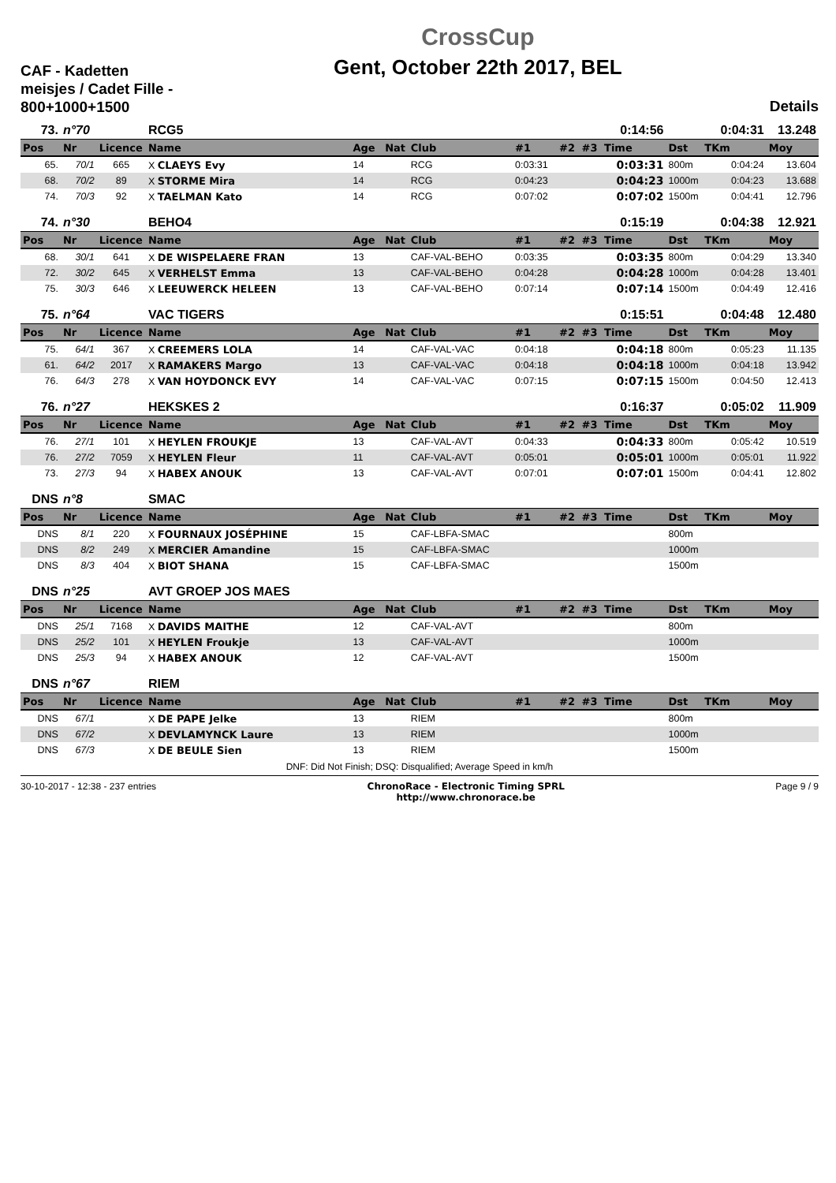CAF - Kadetten meisjes / Cadet Fille - 800+1000+1500
CrossCup
Gent, October 22th 2017, BEL
Details
| 73. | n°70 | | RCG5 | | | | | | | 0:14:56 | | 0:04:31 | 13.248 |
| Pos | Nr | Licence | Name | Age | Nat | Club | #1 | #2 | #3 | Time | Dst | TKm | Moy |
| 65. | 70/1 | 665 | X CLAEYS Evy | 14 | | RCG | 0:03:31 | | | 0:03:31 | 800m | 0:04:24 | 13.604 |
| 68. | 70/2 | 89 | X STORME Mira | 14 | | RCG | 0:04:23 | | | 0:04:23 | 1000m | 0:04:23 | 13.688 |
| 74. | 70/3 | 92 | X TAELMAN Kato | 14 | | RCG | 0:07:02 | | | 0:07:02 | 1500m | 0:04:41 | 12.796 |
| 74. | n°30 | | BEHO4 | | | | | | | 0:15:19 | | 0:04:38 | 12.921 |
| Pos | Nr | Licence | Name | Age | Nat | Club | #1 | #2 | #3 | Time | Dst | TKm | Moy |
| 68. | 30/1 | 641 | X DE WISPELAERE FRAN | 13 | | CAF-VAL-BEHO | 0:03:35 | | | 0:03:35 | 800m | 0:04:29 | 13.340 |
| 72. | 30/2 | 645 | X VERHELST Emma | 13 | | CAF-VAL-BEHO | 0:04:28 | | | 0:04:28 | 1000m | 0:04:28 | 13.401 |
| 75. | 30/3 | 646 | X LEEUWERCK HELEEN | 13 | | CAF-VAL-BEHO | 0:07:14 | | | 0:07:14 | 1500m | 0:04:49 | 12.416 |
| 75. | n°64 | | VAC TIGERS | | | | | | | 0:15:51 | | 0:04:48 | 12.480 |
| Pos | Nr | Licence | Name | Age | Nat | Club | #1 | #2 | #3 | Time | Dst | TKm | Moy |
| 75. | 64/1 | 367 | X CREEMERS LOLA | 14 | | CAF-VAL-VAC | 0:04:18 | | | 0:04:18 | 800m | 0:05:23 | 11.135 |
| 61. | 64/2 | 2017 | X RAMAKERS Margo | 13 | | CAF-VAL-VAC | 0:04:18 | | | 0:04:18 | 1000m | 0:04:18 | 13.942 |
| 76. | 64/3 | 278 | X VAN HOYDONCK EVY | 14 | | CAF-VAL-VAC | 0:07:15 | | | 0:07:15 | 1500m | 0:04:50 | 12.413 |
| 76. | n°27 | | HEKSKES 2 | | | | | | | 0:16:37 | | 0:05:02 | 11.909 |
| Pos | Nr | Licence | Name | Age | Nat | Club | #1 | #2 | #3 | Time | Dst | TKm | Moy |
| 76. | 27/1 | 101 | X HEYLEN FROUKJE | 13 | | CAF-VAL-AVT | 0:04:33 | | | 0:04:33 | 800m | 0:05:42 | 10.519 |
| 76. | 27/2 | 7059 | X HEYLEN Fleur | 11 | | CAF-VAL-AVT | 0:05:01 | | | 0:05:01 | 1000m | 0:05:01 | 11.922 |
| 73. | 27/3 | 94 | X HABEX ANOUK | 13 | | CAF-VAL-AVT | 0:07:01 | | | 0:07:01 | 1500m | 0:04:41 | 12.802 |
| DNS | n°8 | | SMAC | | | | | | | | | | |
| Pos | Nr | Licence | Name | Age | Nat | Club | #1 | #2 | #3 | Time | Dst | TKm | Moy |
| DNS | 8/1 | 220 | X FOURNAUX JOSÉPHINE | 15 | | CAF-LBFA-SMAC | | | | | 800m | | |
| DNS | 8/2 | 249 | X MERCIER Amandine | 15 | | CAF-LBFA-SMAC | | | | | 1000m | | |
| DNS | 8/3 | 404 | X BIOT SHANA | 15 | | CAF-LBFA-SMAC | | | | | 1500m | | |
| DNS | n°25 | | AVT GROEP JOS MAES | | | | | | | | | | |
| Pos | Nr | Licence | Name | Age | Nat | Club | #1 | #2 | #3 | Time | Dst | TKm | Moy |
| DNS | 25/1 | 7168 | X DAVIDS MAITHE | 12 | | CAF-VAL-AVT | | | | | 800m | | |
| DNS | 25/2 | 101 | X HEYLEN Froukje | 13 | | CAF-VAL-AVT | | | | | 1000m | | |
| DNS | 25/3 | 94 | X HABEX ANOUK | 12 | | CAF-VAL-AVT | | | | | 1500m | | |
| DNS | n°67 | | RIEM | | | | | | | | | | |
| Pos | Nr | Licence | Name | Age | Nat | Club | #1 | #2 | #3 | Time | Dst | TKm | Moy |
| DNS | 67/1 | | X DE PAPE Jelke | 13 | | RIEM | | | | | 800m | | |
| DNS | 67/2 | | X DEVLAMYNCK Laure | 13 | | RIEM | | | | | 1000m | | |
| DNS | 67/3 | | X DE BEULE Sien | 13 | | RIEM | | | | | 1500m | | |
DNF: Did Not Finish; DSQ: Disqualified; Average Speed in km/h
30-10-2017 - 12:38 - 237 entries
ChronoRace - Electronic Timing SPRL
http://www.chronorace.be
Page 9 / 9